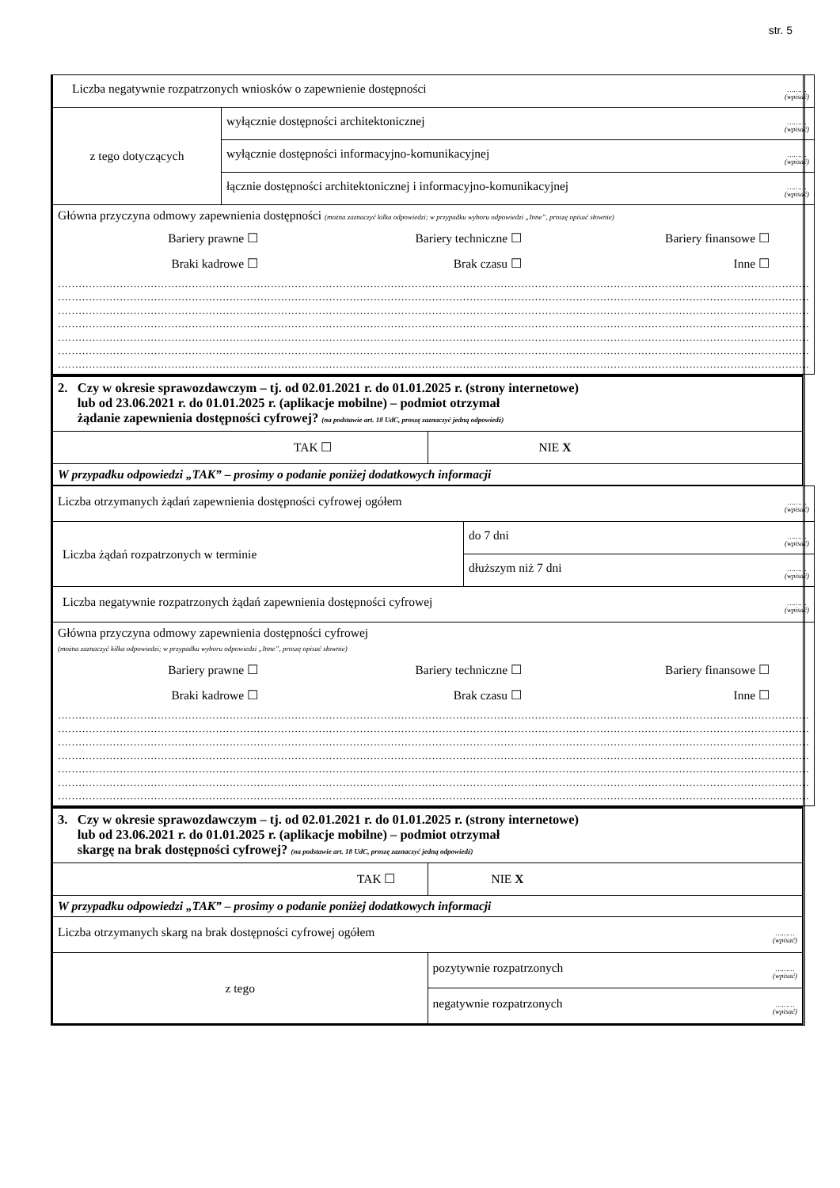str. 5
| Liczba negatywnie rozpatrzonych wniosków o zapewnienie dostępności ……… (wpisać) | |
| z tego dotyczących | wyłącznie dostępności architektonicznej ……… (wpisać) |
| | wyłącznie dostępności informacyjno-komunikacyjnej ……… (wpisać) |
| | łącznie dostępności architektonicznej i informacyjno-komunikacyjnej ……… (wpisać) |
| Główna przyczyna odmowy zapewnienia dostępności (można zaznaczyć kilka odpowiedzi; w przypadku wyboru odpowiedzi „Inne”, proszę opisać słownie) Bariery prawne ☐ Bariery techniczne ☐ Bariery finansowe ☐ Braki kadrowe ☐ Brak czasu ☐ Inne ☐ ………………………………………………………………………………………………………………………………………………………………………………………………… ………………………………………………………………………………………………………………………………………………………………………………………………… ………………………………………………………………………………………………………………………………………………………………………………………………… ………………………………………………………………………………………………………………………………………………………………………………………………… ………………………………………………………………………………………………………………………………………………………………………………………………… ………………………………………………………………………………………………………………………………………………………………………………………………… ………………………………………………………………………………………………………………………………………………………………………………………………… | |
| 2. Czy w okresie sprawozdawczym – tj. od 02.01.2021 r. do 01.01.2025 r. (strony internetowe) lub od 23.06.2021 r. do 01.01.2025 r. (aplikacje mobilne) – podmiot otrzymał żądanie zapewnienia dostępności cyfrowej? (na podstawie art. 18 UdC, proszę zaznaczyć jedną odpowiedź) | |
| TAK ☐ | NIE X |
| W przypadku odpowiedzi „TAK” – prosimy o podanie poniżej dodatkowych informacji | |
| Liczba otrzymanych żądań zapewnienia dostępności cyfrowej ogółem ……… (wpisać) | |
| Liczba żądań rozpatrzonych w terminie | do 7 dni ……… (wpisać) |
| | dłuższym niż 7 dni ……… (wpisać) |
| Liczba negatywnie rozpatrzonych żądań zapewnienia dostępności cyfrowej ……… (wpisać) | |
| Główna przyczyna odmowy zapewnienia dostępności cyfrowej (można zaznaczyć kilka odpowiedzi; w przypadku wyboru odpowiedzi „Inne”, proszę opisać słownie) Bariery prawne ☐ Bariery techniczne ☐ Bariery finansowe ☐ Braki kadrowe ☐ Brak czasu ☐ Inne ☐ ………………………………………………………………………………………………………………………………………………………………………………………………… ………………………………………………………………………………………………………………………………………………………………………………………………… ………………………………………………………………………………………………………………………………………………………………………………………………… ………………………………………………………………………………………………………………………………………………………………………………………………… ………………………………………………………………………………………………………………………………………………………………………………………………… ………………………………………………………………………………………………………………………………………………………………………………………………… ………………………………………………………………………………………………………………………………………………………………………………………………… | |
| 3. Czy w okresie sprawozdawczym – tj. od 02.01.2021 r. do 01.01.2025 r. (strony internetowe) lub od 23.06.2021 r. do 01.01.2025 r. (aplikacje mobilne) – podmiot otrzymał skargę na brak dostępności cyfrowej? (na podstawie art. 18 UdC, proszę zaznaczyć jedną odpowiedź) | |
| TAK ☐ | NIE X |
| W przypadku odpowiedzi „TAK” – prosimy o podanie poniżej dodatkowych informacji | |
| Liczba otrzymanych skarg na brak dostępności cyfrowej ogółem ……… (wpisać) | |
| z tego | pozytywnie rozpatrzonych ……… (wpisać) |
| | negatywnie rozpatrzonych ……… (wpisać) |